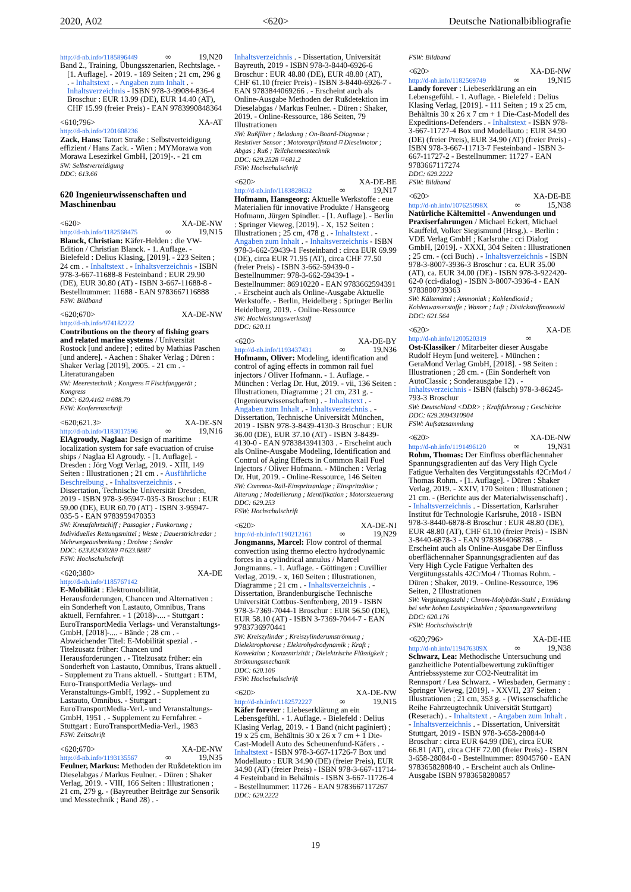2020, A02 <620> Deutsche Nationalbibliografie
http://d-nb.info/1185896449 ∞ 19,N20
Band 2., Training, Übungsszenarien, Rechtslage. - [1. Auflage]. - 2019. - 189 Seiten ; 21 cm, 296 g . - Inhaltstext . - Angaben zum Inhalt . - Inhaltsverzeichnis - ISBN 978-3-99084-836-4 Broschur : EUR 13.99 (DE), EUR 14.40 (AT), CHF 15.99 (freier Preis) - EAN 9783990848364
<610;796> XA-AT
http://d-nb.info/1201608236
Zack, Hans: Tatort Straße : Selbstverteidigung effizient / Hans Zack. - Wien : MYMorawa von Morawa Lesezirkel GmbH, [2019]-. - 21 cm
SW: Selbstverteidigung
DDC: 613.66
620 Ingenieurwissenschaften und Maschinenbau
<620> XA-DE-NW
http://d-nb.info/1182568475 ∞ 19,N15
Blanck, Christian: Käfer-Helden : die VW-Edition / Christian Blanck. - 1. Auflage. - Bielefeld : Delius Klasing, [2019]. - 223 Seiten ; 24 cm . - Inhaltstext . - Inhaltsverzeichnis - ISBN 978-3-667-11688-8 Festeinband : EUR 29.90 (DE), EUR 30.80 (AT) - ISBN 3-667-11688-8 - Bestellnummer: 11688 - EAN 9783667116888
FSW: Bildband
<620;670> XA-DE-NW
http://d-nb.info/974182222
Contributions on the theory of fishing gears and related marine systems / Universität Rostock [und andere] ; edited by Mathias Paschen [und andere]. - Aachen : Shaker Verlag ; Düren : Shaker Verlag [2019], 2005. - 21 cm . - Literaturangaben
SW: Meerestechnik ; Kongress ⌑ Fischfanggerät ; Kongress
DDC: 620.4162 ⌑ 688.79
FSW: Konferenzschrift
<620;621.3> XA-DE-SN
http://d-nb.info/1183017596 ∞ 19,N16
ElAgroudy, Naglaa: Design of maritime localization system for safe evacuation of cruise ships / Naglaa El Agroudy. - [1. Auflage]. - Dresden : Jörg Vogt Verlag, 2019. - XIII, 149 Seiten : Illustrationen ; 21 cm . - Ausführliche Beschreibung . - Inhaltsverzeichnis . - Dissertation, Technische Universität Dresden, 2019 - ISBN 978-3-95947-035-3 Broschur : EUR 59.00 (DE), EUR 60.70 (AT) - ISBN 3-95947-035-5 - EAN 9783959470353
SW: Kreuzfahrtschiff ; Passagier ; Funkortung ; Individuelles Rettungsmittel ; Weste ; Dauerstrichradar ; Mehrwegeausbreitung ; Drohne ; Sender
DDC: 623.82430289 ⌑ 623.8887
FSW: Hochschulschrift
<620;380> XA-DE
http://d-nb.info/1185767142
E-Mobilität : Elektromobilität, Herausforderungen, Chancen und Alternativen : ein Sonderheft von Lastauto, Omnibus, Trans aktuell, Fernfahrer. - 1 (2018)-.... - Stuttgart : EuroTransportMedia Verlags- und Veranstaltungs-GmbH, [2018]-.... - Bände ; 28 cm . - Abweichender Titel: E-Mobilität spezial . - Titelzusatz früher: Chancen und Herausforderungen . - Titelzusatz früher: ein Sonderheft von Lastauto, Omnibus, Trans aktuell . - Supplement zu Trans aktuell. - Stuttgart : ETM, Euro-TransportMedia Verlags- und Veranstaltungs-GmbH, 1992 . - Supplement zu Lastauto, Omnibus. - Stuttgart : EuroTransportMedia-Verl.- und Veranstaltungs-GmbH, 1951 . - Supplement zu Fernfahrer. - Stuttgart : EuroTransportMedia-Verl., 1983
FSW: Zeitschrift
<620;670> XA-DE-NW
http://d-nb.info/1193135567 ∞ 19,N35
Feulner, Markus: Methoden der Rußdetektion im Dieselabgas / Markus Feulner. - Düren : Shaker Verlag, 2019. - VIII, 166 Seiten : Illustrationen ; 21 cm, 279 g. - (Bayreuther Beiträge zur Sensorik und Messtechnik ; Band 28) . -
Inhaltsverzeichnis . - Dissertation, Universität Bayreuth, 2019 - ISBN 978-3-8440-6926-6 Broschur : EUR 48.80 (DE), EUR 48.80 (AT), CHF 61.10 (freier Preis) - ISBN 3-8440-6926-7 - EAN 9783844069266 . - Erscheint auch als Online-Ausgabe Methoden der Rußdetektion im Dieselabgas / Markus Feulner. - Düren : Shaker, 2019. - Online-Ressource, 186 Seiten, 79 Illustrationen
SW: Rußfilter ; Beladung ; On-Board-Diagnose ; Resistiver Sensor ; Motorenprüfstand ⌑ Dieselmotor ; Abgas ; Ruß ; Teilchenmesstechnik
DDC: 629.2528 ⌑ 681.2
FSW: Hochschulschrift
<620> XA-DE-BE
http://d-nb.info/1183828632 ∞ 19,N17
Hofmann, Hansgeorg: Aktuelle Werkstoffe : eue Materialien für innovative Produkte / Hansgeorg Hofmann, Jürgen Spindler. - [1. Auflage]. - Berlin : Springer Vieweg, [2019]. - X, 152 Seiten : Illustrationen ; 25 cm, 478 g . - Inhaltstext . - Angaben zum Inhalt . - Inhaltsverzeichnis - ISBN 978-3-662-59439-1 Festeinband : circa EUR 69.99 (DE), circa EUR 71.95 (AT), circa CHF 77.50 (freier Preis) - ISBN 3-662-59439-0 - Bestellnummer: 978-3-662-59439-1 - Bestellnummer: 86910220 - EAN 9783662594391 . - Erscheint auch als Online-Ausgabe Aktuelle Werkstoffe. - Berlin, Heidelberg : Springer Berlin Heidelberg, 2019. - Online-Ressource
SW: Hochleistungswerkstoff
DDC: 620.11
<620> XA-DE-BY
http://d-nb.info/1193437431 ∞ 19,N36
Hofmann, Oliver: Modeling, identification and control of aging effects in common rail fuel injectors / Oliver Hofmann. - 1. Auflage. - München : Verlag Dr. Hut, 2019. - vii, 136 Seiten : Illustrationen, Diagramme ; 21 cm, 231 g. - (Ingenieurwissenschaften) . - Inhaltstext . - Angaben zum Inhalt . - Inhaltsverzeichnis . - Dissertation, Technische Universität München, 2019 - ISBN 978-3-8439-4130-3 Broschur : EUR 36.00 (DE), EUR 37.10 (AT) - ISBN 3-8439-4130-0 - EAN 9783843941303 . - Erscheint auch als Online-Ausgabe Modeling, Identification and Control of Aging Effects in Common Rail Fuel Injectors / Oliver Hofmann. - München : Verlag Dr. Hut, 2019. - Online-Ressource, 146 Seiten
SW: Common-Rail-Einspritzanlage ; Einspritzdüse ; Alterung ; Modellierung ; Identifikation ; Motorsteuerung
DDC: 629.253
FSW: Hochschulschrift
<620> XA-DE-NI
http://d-nb.info/1190212161 ∞ 19,N29
Jongmanns, Marcel: Flow control of thermal convection using thermo electro hydrodynamic forces in a cylindrical annulus / Marcel Jongmanns. - 1. Auflage. - Göttingen : Cuvillier Verlag, 2019. - x, 160 Seiten : Illustrationen, Diagramme ; 21 cm . - Inhaltsverzeichnis . - Dissertation, Brandenburgische Technische Universität Cottbus-Senftenberg, 2019 - ISBN 978-3-7369-7044-1 Broschur : EUR 56.50 (DE), EUR 58.10 (AT) - ISBN 3-7369-7044-7 - EAN 9783736970441
SW: Kreiszylinder ; Kreiszylinderumströmung ; Dielektrophorese ; Elektrohydrodynamik ; Kraft ; Konvektion ; Konzentrizität ; Dielektrische Flüssigkeit ; Strömungsmechanik
DDC: 620.106
FSW: Hochschulschrift
<620> XA-DE-NW
http://d-nb.info/1182572227 ∞ 19,N15
Käfer forever : Liebeserklärung an ein Lebensgefühl. - 1. Auflage. - Bielefeld : Delius Klasing Verlag, 2019. - 1 Band (nicht paginiert) ; 19 x 25 cm, Behältnis 30 x 26 x 7 cm + 1 Die-Cast-Modell Auto des Scheunenfund-Käfers . - Inhaltstext - ISBN 978-3-667-11726-7 Box und Modellauto : EUR 34.90 (DE) (freier Preis), EUR 34.90 (AT) (freier Preis) - ISBN 978-3-667-11714-4 Festeinband in Behältnis - ISBN 3-667-11726-4 - Bestellnummer: 11726 - EAN 9783667117267
DDC: 629.2222
FSW: Bildband
<620> XA-DE-NW
http://d-nb.info/1182569749 ∞ 19,N15
Landy forever : Liebeserklärung an ein Lebensgefühl. - 1. Auflage. - Bielefeld : Delius Klasing Verlag, [2019]. - 111 Seiten ; 19 x 25 cm, Behältnis 30 x 26 x 7 cm + 1 Die-Cast-Modell des Expeditions-Defenders . - Inhaltstext - ISBN 978-3-667-11727-4 Box und Modellauto : EUR 34.90 (DE) (freier Preis), EUR 34.90 (AT) (freier Preis) - ISBN 978-3-667-11713-7 Festeinband - ISBN 3-667-11727-2 - Bestellnummer: 11727 - EAN 9783667117274
DDC: 629.2222
FSW: Bildband
<620> XA-DE-BE
http://d-nb.info/107625098X ∞ 15,N38
Natürliche Kältemittel - Anwendungen und Praxiserfahrungen / Michael Eckert, Michael Kauffeld, Volker Siegismund (Hrsg.). - Berlin : VDE Verlag GmbH ; Karlsruhe : cci Dialog GmbH, [2019]. - XXXI, 304 Seiten : Illustrationen ; 25 cm. - (cci Buch) . - Inhaltsverzeichnis - ISBN 978-3-8007-3936-3 Broschur : ca. EUR 35.00 (AT), ca. EUR 34.00 (DE) - ISBN 978-3-922420-62-0 (cci-dialog) - ISBN 3-8007-3936-4 - EAN 9783800739363
SW: Kältemittel ; Ammoniak ; Kohlendioxid ; Kohlenwasserstoffe ; Wasser ; Luft ; Distickstoffmonoxid
DDC: 621.564
<620> XA-DE
http://d-nb.info/1200520319 ∞
Ost-Klassiker / Mitarbeiter dieser Ausgabe Rudolf Heym [und weitere]. - München : GeraMond Verlag GmbH, [2018]. - 98 Seiten : Illustrationen ; 28 cm. - (Ein Sonderheft von AutoClassic ; Sonderausgabe 12) . - Inhaltsverzeichnis - ISBN (falsch) 978-3-86245-793-3 Broschur
SW: Deutschland <DDR> ; Kraftfahrzeug ; Geschichte
DDC: 629.2094310904
FSW: Aufsatzsammlung
<620> XA-DE-NW
http://d-nb.info/1191496120 ∞ 19,N31
Rohm, Thomas: Der Einfluss oberflächennaher Spannungsgradienten auf das Very High Cycle Fatigue Verhalten des Vergütungsstahls 42CrMo4 / Thomas Rohm. - [1. Auflage]. - Düren : Shaker Verlag, 2019. - XXIV, 170 Seiten : Illustrationen ; 21 cm. - (Berichte aus der Materialwissenschaft) . - Inhaltsverzeichnis . - Dissertation, Karlsruher Institut für Technologie Karlsruhe, 2018 - ISBN 978-3-8440-6878-8 Broschur : EUR 48.80 (DE), EUR 48.80 (AT), CHF 61.10 (freier Preis) - ISBN 3-8440-6878-3 - EAN 9783844068788 . - Erscheint auch als Online-Ausgabe Der Einfluss oberflächennaher Spannungsgradienten auf das Very High Cycle Fatigue Verhalten des Vergütungsstahls 42CrMo4 / Thomas Rohm. - Düren : Shaker, 2019. - Online-Ressource, 196 Seiten, 2 Illustrationen
SW: Vergütungsstahl ; Chrom-Molybdän-Stahl ; Ermüdung bei sehr hohen Lastspielzahlen ; Spannungsverteilung
DDC: 620.176
FSW: Hochschulschrift
<620;796> XA-DE-HE
http://d-nb.info/119476309X ∞ 19,N38
Schwarz, Lea: Methodische Untersuchung und ganzheitliche Potentialbewertung zukünftiger Antriebssysteme zur CO2-Neutralität im Rennsport / Lea Schwarz. - Wiesbaden, Germany : Springer Vieweg, [2019]. - XXVII, 237 Seiten : Illustrationen ; 21 cm, 353 g. - (Wissenschaftliche Reihe Fahrzeugtechnik Universität Stuttgart) (Reserach) . - Inhaltstext . - Angaben zum Inhalt . - Inhaltsverzeichnis . - Dissertation, Universität Stuttgart, 2019 - ISBN 978-3-658-28084-0 Broschur : circa EUR 64.99 (DE), circa EUR 66.81 (AT), circa CHF 72.00 (freier Preis) - ISBN 3-658-28084-0 - Bestellnummer: 89045760 - EAN 9783658280840 . - Erscheint auch als Online-Ausgabe ISBN 9783658280857
19